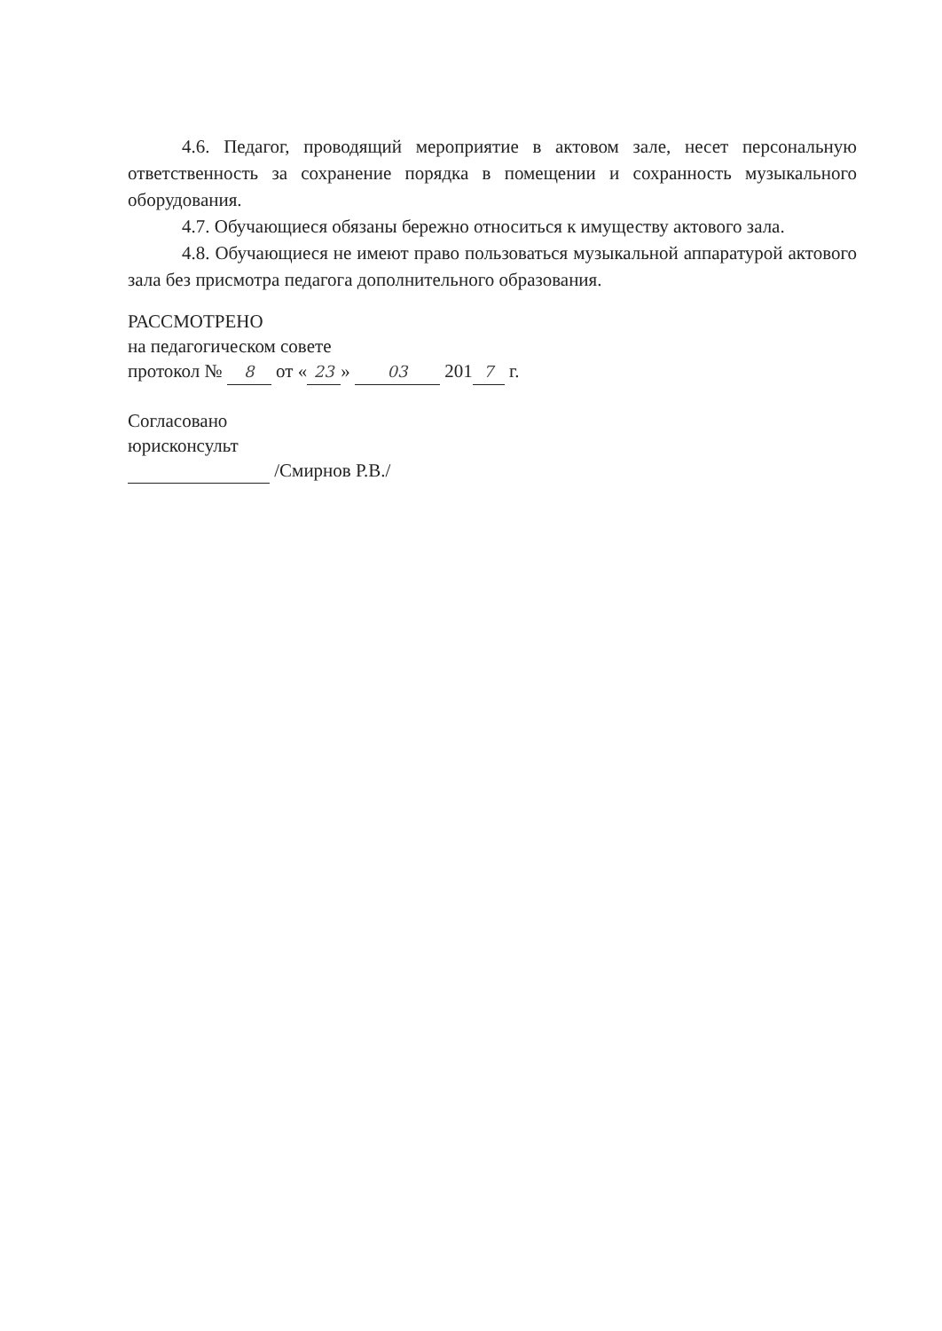4.6. Педагог, проводящий мероприятие в актовом зале, несет персональную ответственность за сохранение порядка в помещении и сохранность музыкального оборудования.
4.7. Обучающиеся обязаны бережно относиться к имуществу актового зала.
4.8. Обучающиеся не имеют право пользоваться музыкальной аппаратурой актового зала без присмотра педагога дополнительного образования.
РАССМОТРЕНО
на педагогическом совете
протокол № 8 от « 23 » 03 201 7 г.
Согласовано
юрисконсульт
/Смирнов Р.В./